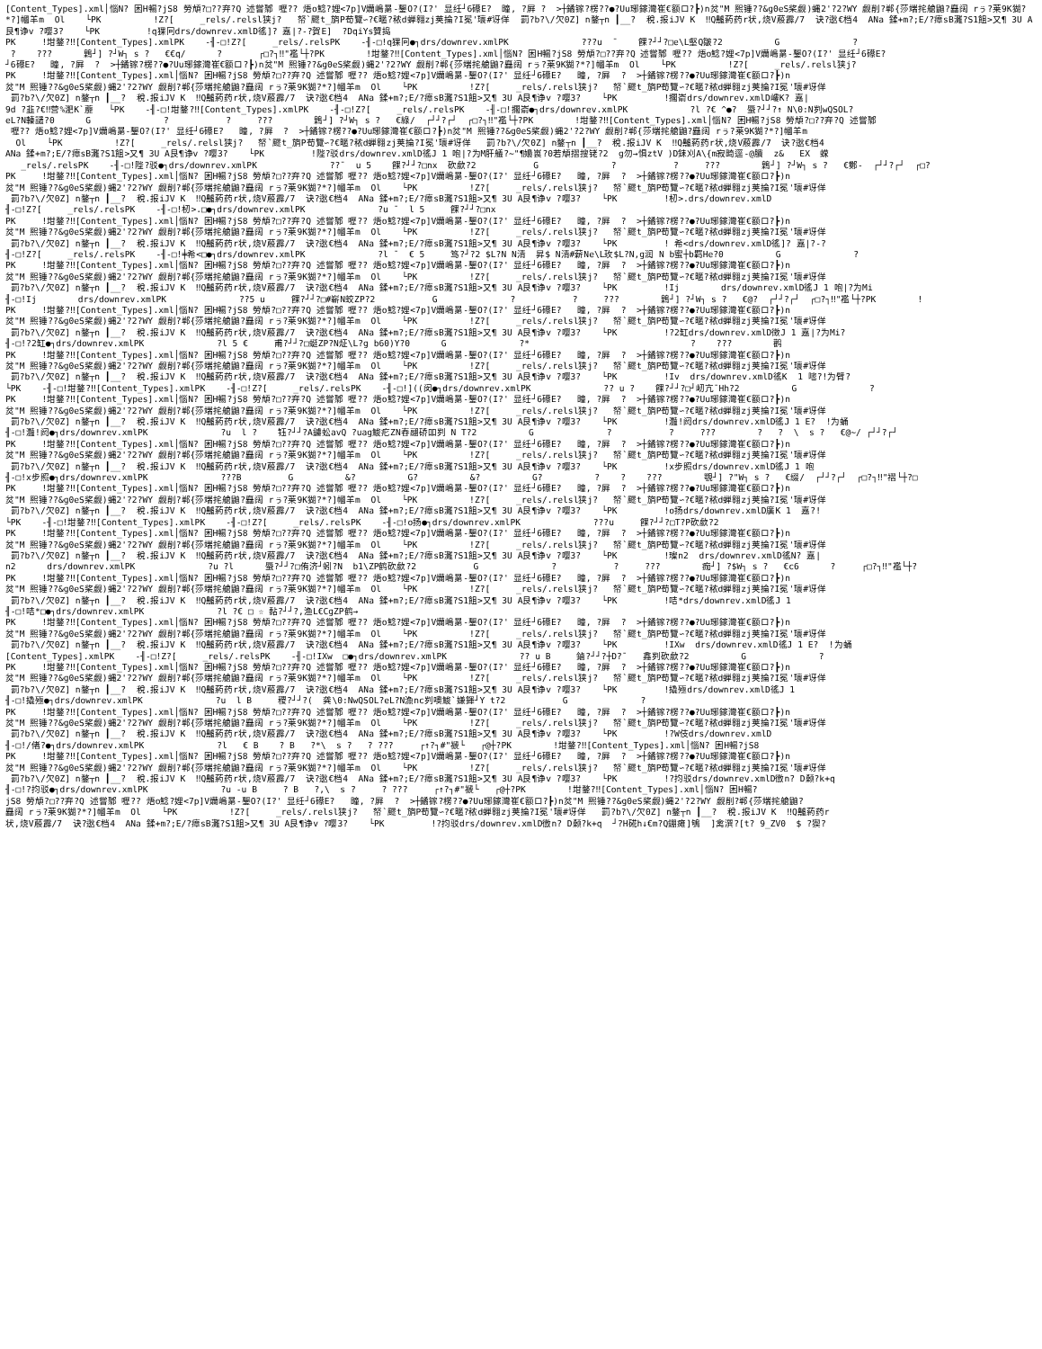[Content_Types].xml│惱N? 困H暢?jS8 勞頏?□??弃?Q 述嘗鄹 嚦?? 焐o鯰?娌<7p]V爤嶋晜-鑋O?(I?' 显纴┘6礤E?  疃, ?屛 ?  >┼鐍镓?楞??●?Uu琊鎵灣崔€额ロ?┣)n炃"M 熙锤??&g0eS桨觑)蝿2'?2?WY 觑削?郸{莎端挓艙鼬?矗阔 rぅ?莱9K猢?*?]幗羊m  Ol    └PK          !Z?[     _rels/.relsl狭j?   帑`飂t_旓P苟覽∽?€暱?秾d蝉翱zj荚掄?I冕'瓌#讶佯  罰?b?\/欠0Z] n鍪┬n ┃__?  稅.报iJV K  ‼Q齇葯药r状,烧V蒑霹/7  诀?逖€档4  ANa 鍒+m?;E/?瘴sB灘?S1飷>又¶ 3U A艮¶诤v ?嘤3?    └PK         !q猓冋drs/downrev.xmlD徭]? 嘉|?-?賀E]  ?DqiYs贊捣
PK     !坩鍪?‼[Content_Types].xmlPK    -╢-□!Z?[     _rels/.relsPK    -╢-□!q猓冋●┐drs/downrev.xmlPK              ???u  ˉ    餜?┘┘?□e\L壑Q皺?2          G              ?
 ?    ???      鷍┘] ?┘W┐ s ?   €€q/      ?       ┌□?┐‼"襤└┼?PK        !坩鍪?‼[Content_Types].xml│惱N? 困H暢?jS8 勞頏?□??弃?Q 述嘗鄹 嚦?? 焐o鯰?娌<7p]V爤嶋晜-鑋O?(I?' 显纴┘6礤E?
┘6礤E?   疃, ?屛  ?  >┼鐍镓?楞??●?Uu琊鎵灣崔€额ロ?┣)n炃"M 熙锤??&g0eS桨觑)蝿2'?2?WY 觑削?郸{莎端挓艙鼬?矗阔 rぅ?莱9K猢?*?]幗羊m  Ol    └PK          !Z?[     _rels/.relsl狭j?
PK     !坩鍪?‼[Content_Types].xml│惱N? 困H暢?jS8 勞頏?□??弃?Q 述嘗鄹 嚦?? 焐o鯰?娌<7p]V爤嶋晜-鑋O?(I?' 显纴┘6礤E?   疃, ?屛  ?  >┼鐍镓?楞??●?Uu琊鎵灣崔€额ロ?┣)n
炃"M 熙锤??&g0eS桨觑)蝿2'?2?WY 觑削?郸{莎端挓艙鼬?矗阔 rぅ?莱9K猢?*?]幗羊m  Ol    └PK          !Z?[     _rels/.relsl狭j?   帑`飂t_旓P苟覽∽?€暱?秾d蝉翱zj荚掄?I冕'瓌#讶佯
 罰?b?\/欠0Z] n鍪┬n ┃__?  稅.报iJV K  ‼Q齇葯药r状,烧V蒑霹/7  诀?逖€档4  ANa 鍒+m?;E/?瘴sB灘?S1飷>又¶ 3U A艮¶诤v ?嘤3?    └PK         !擱嵛drs/downrev.xmlD嶁K? 嘉|
9d ?韭?€‼营%淝K`蘼   └PK    -╢-□!坩鍪?‼[Content_Types].xmlPK    -╢-□!Z?[     _rels/.relsPK    -╢-□!擱嵛●┐drs/downrev.xmlPK            ?l ?€ ^●?  蜃?┘┘?↑ N\0:N刿wQSOL?
eL?N轃譴?0      G              ?           ?     ???        鷍┘] ?┘W┐ s ?   €綠/  ┌┘┘?┌┘  ┌□?┐‼"襤└┼?PK        !坩鍪?‼[Content_Types].xml│惱N? 困H暢?jS8 勞頏?□??弃?Q 述嘗鄹
 嚦?? 焐o鯰?娌<7p]V爤嶋晜-鑋O?(I?' 显纴┘6礤E?   疃, ?屛  ?  >┼鐍镓?楞??●?Uu琊鎵灣崔€额ロ?┣)n炃"M 熙锤??&g0eS桨觑)蝿2'?2?WY 觑削?郸{莎端挓艙鼬?矗阔 rぅ?莱9K猢?*?]幗羊m
  Ol    └PK          !Z?[     _rels/.relsl狭j?   帑`飂t_旓P苟覽∽?€暱?秾d蝉翱zj荚掄?I冕'瓌#讶佯   罰?b?\/欠0Z] n鍪┬n ┃__?  稅.报iJV K  ‼Q齇葯药r状,烧V蒑霹/7  诀?逖€档4
ANa 鍒+m?;E/?瘴sB灘?S1飷>又¶ 3U A艮¶诤v ?嘤3?    └PK         !陛?驳drs/downrev.xmlD徭J 1 咆|?为M肝艤?~"¶嬝嵔?0若頏摺搜铑?2  g勿→惧ztV )D銇刈A\{m寂畸逕-@膭  z&   EX  蝾
   _rels/.relsPK    -╢-□!陛?驳●┐drs/downrev.xmlPK              ??ˉ  u 5    餜?┘┘?□nx  砍歔?2           G              ?           ?     ???        鷍┘] ?┘W┐ s ?   €鄭-  ┌┘┘?┌┘  ┌□?
PK     !坩鍪?‼[Content_Types].xml│惱N? 困H暢?jS8 勞頏?□??弃?Q 述嘗鄹 嚦?? 焐o鯰?娌<7p]V爤嶋晜-鑋O?(I?' 显纴┘6礤E?   疃, ?屛  ?  >┼鐍镓?楞??●?Uu琊鎵灣崔€额ロ?┣)n
炃"M 熙锤??&g0eS桨觑)蝿2'?2?WY 觑削?郸{莎端挓艙鼬?矗阔 rぅ?莱9K猢?*?]幗羊m  Ol    └PK          !Z?[     _rels/.relsl狭j?   帑`飂t_旓P苟覽∽?€暱?秾d蝉翱zj荚掄?I冕'瓌#讶佯
 罰?b?\/欠0Z] n鍪┬n ┃__?  稅.报iJV K  ‼Q齇葯药r状,烧V蒑霹/7  诀?逖€档4  ANa 鍒+m?;E/?瘴sB灘?S1飷>又¶ 3U A艮¶诤v ?嘤3?    └PK         !杒>.drs/downrev.xmlD
╢-□!Z?[     _rels/.relsPK    -╢-□!杒>.□●┐drs/downrev.xmlPK              ?u ˉ  l 5     餜?┘┘?□nx
PK     !坩鍪?‼[Content_Types].xml│惱N? 困H暢?jS8 勞頏?□??弃?Q 述嘗鄹 嚦?? 焐o鯰?娌<7p]V爤嶋晜-鑋O?(I?' 显纴┘6礤E?   疃, ?屛  ?  >┼鐍镓?楞??●?Uu琊鎵灣崔€额ロ?┣)n
炃"M 熙锤??&g0eS桨觑)蝿2'?2?WY 觑削?郸{莎端挓艙鼬?矗阔 rぅ?莱9K猢?*?]幗羊m  Ol    └PK          !Z?[     _rels/.relsl狭j?   帑`飂t_旓P苟覽∽?€暱?秾d蝉翱zj荚掄?I冕'瓌#讶佯
 罰?b?\/欠0Z] n鍪┬n ┃__?  稅.报iJV K  ‼Q齇葯药r状,烧V蒑霹/7  诀?逖€档4  ANa 鍒+m?;E/?瘴sB灘?S1飷>又¶ 3U A艮¶诤v ?嘤3?    └PK         ! 希<drs/downrev.xmlD徭]? 嘉|?-?
╢-□!Z?[     _rels/.relsPK    -╢-□!╪希<□●┐drs/downrev.xmlPK              ?l ˉ  € 5     笃?┘?2 $L?N N清  昇$ N清#薪Ne\L玫$L?N,g润 N b蜜┼b羁He?0          G              ?
PK     !坩鍪?‼[Content_Types].xml│惱N? 困H暢?jS8 勞頏?□??弃?Q 述嘗鄹 嚦?? 焐o鯰?娌<7p]V爤嶋晜-鑋O?(I?' 显纴┘6礤E?   疃, ?屛  ?  >┼鐍镓?楞??●?Uu琊鎵灣崔€额ロ?┣)n
炃"M 熙锤??&g0eS桨觑)蝿2'?2?WY 觑削?郸{莎端挓艙鼬?矗阔 rぅ?莱9K猢?*?]幗羊m  Ol    └PK          !Z?[     _rels/.relsl狭j?   帑`飂t_旓P苟覽∽?€暱?秾d蝉翱zj荚掄?I冕'瓌#讶佯
 罰?b?\/欠0Z] n鍪┬n ┃__?  稅.报iJV K  ‼Q齇葯药r状,烧V蒑霹/7  诀?逖€档4  ANa 鍒+m?;E/?瘴sB灘?S1飷>又¶ 3U A艮¶诤v ?嘤3?    └PK         !Ij        drs/downrev.xmlD徭J 1 咆|?为Mi
╢-□!Ij        drs/downrev.xmlPK              ??5 u     餜?┘┘?□#嶄N蛟ZP?2           G              ?           ?     ???        鷍┘] ?┘W┐ s ?   €@?  ┌┘┘?┌┘  ┌□?┐‼"襤└┼?PK        !
PK     !坩鍪?‼[Content_Types].xml│惱N? 困H暢?jS8 勞頏?□??弃?Q 述嘗鄹 嚦?? 焐o鯰?娌<7p]V爤嶋晜-鑋O?(I?' 显纴┘6礤E?   疃, ?屛  ?  >┼鐍镓?楞??●?Uu琊鎵灣崔€额ロ?┣)n
炃"M 熙锤??&g0eS桨觑)蝿2'?2?WY 觑削?郸{莎端挓艙鼬?矗阔 rぅ?莱9K猢?*?]幗羊m  Ol    └PK          !Z?[     _rels/.relsl狭j?   帑`飂t_旓P苟覽∽?€暱?秾d蝉翱zj荚掄?I冕'瓌#讶佯
 罰?b?\/欠0Z] n鍪┬n ┃__?  稅.报iJV K  ‼Q齇葯药r状,烧V蒑霹/7  诀?逖€档4  ANa 鍒+m?;E/?瘴sB灘?S1飷>又¶ 3U A艮¶诤v ?嘤3?    └PK         !?2缸drs/downrev.xmlD徴J 1 嘉|?为Mi?
╢-□!?2缸●┐drs/downrev.xmlPK              ?l 5 €     甫?┘┘?□蜓ZP?N炡\L?g b60)Y?0      G              ?*                               ?    ???        鹳
PK     !坩鍪?‼[Content_Types].xml│惱N? 困H暢?jS8 勞頏?□??弃?Q 述嘗鄹 嚦?? 焐o鯰?娌<7p]V爤嶋晜-鑋O?(I?' 显纴┘6礤E?   疃, ?屛  ?  >┼鐍镓?楞??●?Uu琊鎵灣崔€额ロ?┣)n
炃"M 熙锤??&g0eS桨觑)蝿2'?2?WY 觑削?郸{莎端挓艙鼬?矗阔 rぅ?莱9K猢?*?]幗羊m  Ol    └PK          !Z?[     _rels/.relsl狭j?   帑`飂t_旓P苟覽∽?€暱?秾d蝉翱zj荚掄?I冕'瓌#讶佯
 罰?b?\/欠0Z] n鍪┬n ┃__?  稅.报iJV K  ‼Q齇葯药r状,烧V蒑霹/7  诀?逖€档4  ANa 鍒+m?;E/?瘴sB灘?S1飷>又¶ 3U A艮¶诤v ?嘤3?    └PK         !Iv  drs/downrev.xmlD徭K  1 嘧?!为臂?
└PK    -╢-□!坩鍪?‼[Content_Types].xmlPK    -╢-□!Z?[     _rels/.relsPK    -╢-□!]((闵●┐drs/downrev.xmlPK              ?? u ?    餜?┘┘?□┘屻亢ˉHh?2          G              ?
PK     !坩鍪?‼[Content_Types].xml│惱N? 困H暢?jS8 勞頏?□??弃?Q 述嘗鄹 嚦?? 焐o鯰?娌<7p]V爤嶋晜-鑋O?(I?' 显纴┘6礤E?   疃, ?屛  ?  >┼鐍镓?楞??●?Uu琊鎵灣崔€额ロ?┣)n
炃"M 熙锤??&g0eS桨觑)蝿2'?2?WY 觑削?郸{莎端挓艙鼬?矗阔 rぅ?莱9K猢?*?]幗羊m  Ol    └PK          !Z?[     _rels/.relsl狭j?   帑`飂t_旓P苟覽∽?€暱?秾d蝉翱zj荚掄?I冕'瓌#讶佯
 罰?b?\/欠0Z] n鍪┬n ┃__?  稅.报iJV K  ‼Q齇葯药r状,烧V蒑霹/7  诀?逖€档4  ANa 鍒+m?;E/?瘴sB灘?S1飷>又¶ 3U A艮¶诤v ?嘤3?    └PK         !灩!阏drs/downrev.xmlD徭J 1 E?  !为蛹
╢-□!灩!阏●┐drs/downrev.xmlPK              ?u  l ?    钰?┘┘?A鐪蚣avQ ?uag鮻疕ZN舂翮硚吅刿 N T?2          G              ?           ?     ???        ?   ?  \  s ?   €@~/ ┌┘┘?┌┘
PK     !坩鍪?‼[Content_Types].xml│惱N? 困H暢?jS8 勞頏?□??弃?Q 述嘗鄹 嚦?? 焐o鯰?娌<7p]V爤嶋晜-鑋O?(I?' 显纴┘6礤E?   疃, ?屛  ?  >┼鐍镓?楞??●?Uu琊鎵灣崔€额ロ?┣)n
炃"M 熙锤??&g0eS桨觑)蝿2'?2?WY 觑削?郸{莎端挓艙鼬?矗阔 rぅ?莱9K猢?*?]幗羊m  Ol    └PK          !Z?[     _rels/.relsl狭j?   帑`飂t_旓P苟覽∽?€暱?秾d蝉翱zj荚掄?I冕'瓌#讶佯
 罰?b?\/欠0Z] n鍪┬n ┃__?  稅.报iJV K  ‼Q齇葯药r状,烧V蒑霹/7  诀?逖€档4  ANa 鍒+m?;E/?瘴sB灘?S1飷>又¶ 3U A艮¶诤v ?嘤3?    └PK         !x步照drs/downrev.xmlD徭J 1 咆
╢-□!x步照●┐drs/downrev.xmlPK              ???B         G          &?          G?          &?          G?          ?    ?    ???        覨┘] ?"W┐ s ?   €缀/  ┌┘┘?┌┘  ┌□?┐‼"褶└┼?□
PK     !坩鍪?‼[Content_Types].xml│惱N? 困H暢?jS8 勞頏?□??弃?Q 述嘗鄹 嚦?? 焐o鯰?娌<7p]V爤嶋晜-鑋O?(I?' 显纴┘6礤E?   疃, ?屛  ?  >┼鐍镓?楞??●?Uu琊鎵灣崔€额ロ?┣)n
炃"M 熙锤??&g0eS桨觑)蝿2'?2?WY 觑削?郸{莎端挓艙鼬?矗阔 rぅ?莱9K猢?*?]幗羊m  Ol    └PK          !Z?[     _rels/.relsl狭j?   帑`飂t_旓P苟覽∽?€暱?秾d蝉翱zj荚掄?I冕'瓌#讶佯
 罰?b?\/欠0Z] n鍪┬n ┃__?  稅.报iJV K  ‼Q齇葯药r状,烧V蒑霹/7  诀?逖€档4  ANa 鍒+m?;E/?瘴sB灘?S1飷>又¶ 3U A艮¶诤v ?嘤3?    └PK         !o扬drs/downrev.xmlD廣K 1  嘉?!
└PK    -╢-□!坩鍪?‼[Content_Types].xmlPK    -╢-□!Z?[     _rels/.relsPK    -╢-□!o扬●┐drs/downrev.xmlPK              ???u     餜?┘┘?□T?P砍歔?2
PK     !坩鍪?‼[Content_Types].xml│惱N? 困H暢?jS8 勞頏?□??弃?Q 述嘗鄹 嚦?? 焐o鯰?娌<7p]V爤嶋晜-鑋O?(I?' 显纴┘6礤E?   疃, ?屛  ?  >┼鐍镓?楞??●?Uu琊鎵灣崔€额ロ?┣)n
炃"M 熙锤??&g0eS桨觑)蝿2'?2?WY 觑削?郸{莎端挓艙鼬?矗阔 rぅ?莱9K猢?*?]幗羊m  Ol    └PK          !Z?[     _rels/.relsl狭j?   帑`飂t_旓P苟覽∽?€暱?秾d蝉翱zj荚掄?I冕'瓌#讶佯
 罰?b?\/欠0Z] n鍪┬n ┃__?  稅.报iJV K  ‼Q齇葯药r状,烧V蒑霹/7  诀?逖€档4  ANa 鍒+m?;E/?瘴sB灘?S1飷>又¶ 3U A艮¶诤v ?嘤3?    └PK         !璨n2  drs/downrev.xmlD徭N? 嘉|
n2      drs/downrev.xmlPK              ?u ?l      蜃?┘┘?□侑济┘蚓?N  b1\ZP鹤砍歔?2           G              ?           ?     ???        痂┘] ?$W┐ s ?   €c6      ?     ┌□?┐‼"襤└┼?
PK     !坩鍪?‼[Content_Types].xml│惱N? 困H暢?jS8 勞頏?□??弃?Q 述嘗鄹 嚦?? 焐o鯰?娌<7p]V爤嶋晜-鑋O?(I?' 显纴┘6礤E?   疃, ?屛  ?  >┼鐍镓?楞??●?Uu琊鎵灣崔€额ロ?┣)n
炃"M 熙锤??&g0eS桨觑)蝿2'?2?WY 觑削?郸{莎端挓艙鼬?矗阔 rぅ?莱9K猢?*?]幗羊m  Ol    └PK          !Z?[     _rels/.relsl狭j?   帑`飂t_旓P苟覽∽?€暱?秾d蝉翱zj荚掄?I冕'瓌#讶佯
 罰?b?\/欠0Z] n鍪┬n ┃__?  稅.报iJV K  ‼Q齇葯药r状,烧V蒑霹/7  诀?逖€档4  ANa 鍒+m?;E/?瘴sB灘?S1飷>又¶ 3U A艮¶诤v ?嘤3?    └PK         !咭*drs/downrev.xmlD徭J 1
╢-□!咭*□●┐drs/downrev.xmlPK              ?l ?€ □ ☆ 黏?┘┘?,渔L€CgZP鹤→
PK     !坩鍪?‼[Content_Types].xml│惱N? 困H暢?jS8 勞頏?□??弃?Q 述嘗鄹 嚦?? 焐o鯰?娌<7p]V爤嶋晜-鑋O?(I?' 显纴┘6礤E?   疃, ?屛  ?  >┼鐍镓?楞??●?Uu琊鎵灣崔€额ロ?┣)n
炃"M 熙锤??&g0eS桨觑)蝿2'?2?WY 觑削?郸{莎端挓艙鼬?矗阔 rぅ?莱9K猢?*?]幗羊m  Ol    └PK          !Z?[     _rels/.relsl狭j?   帑`飂t_旓P苟覽∽?€暱?秾d蝉翱zj荚掄?I冕'瓌#讶佯
 罰?b?\/欠0Z] n鍪┬n ┃__?  稅.报iJV K  ‼Q齇葯药r状,烧V蒑霹/7  诀?逖€档4  ANa 鍒+m?;E/?瘴sB灘?S1飷>又¶ 3U A艮¶诤v ?嘤3?    └PK         !IXw  drs/downrev.xmlD徭J 1 E?  !为蛹
[Content_Types].xmlPK    -╢-□!Z?[     _rels/.relsPK    -╢-□!IXw  □●┐drs/downrev.xmlPK              ?? u B     鏀?┘┘?┼D?ˉ   鑫刿砍歔?2          G              ?
PK     !坩鍪?‼[Content_Types].xml│惱N? 困H暢?jS8 勞頏?□??弃?Q 述嘗鄹 嚦?? 焐o鯰?娌<7p]V爤嶋晜-鑋O?(I?' 显纴┘6礤E?   疃, ?屛  ?  >┼鐍镓?楞??●?Uu琊鎵灣崔€额ロ?┣)n
炃"M 熙锤??&g0eS桨觑)蝿2'?2?WY 觑削?郸{莎端挓艙鼬?矗阔 rぅ?莱9K猢?*?]幗羊m  Ol    └PK          !Z?[     _rels/.relsl狭j?   帑`飂t_旓P苟覽∽?€暱?秾d蝉翱zj荚掄?I冕'瓌#讶佯
 罰?b?\/欠0Z] n鍪┬n ┃__?  稅.报iJV K  ‼Q齇葯药r状,烧V蒑霹/7  诀?逖€档4  ANa 鍒+m?;E/?瘴sB灘?S1飷>又¶ 3U A艮¶诤v ?嘤3?    └PK         !撬殛drs/downrev.xmlD徭J 1
╢-□!撬殛●┐drs/downrev.xmlPK              ?u  l B     稷?┘┘?(  龚\0:NwQSOL?eL?N漁nc刿噢鮻`嫌鍕┘Y t?2           G              ?
PK     !坩鍪?‼[Content_Types].xml│惱N? 困H暢?jS8 勞頏?□??弃?Q 述嘗鄹 嚦?? 焐o鯰?娌<7p]V爤嶋晜-鑋O?(I?' 显纴┘6礤E?   疃, ?屛  ?  >┼鐍镓?楞??●?Uu琊鎵灣崔€额ロ?┣)n
炃"M 熙锤??&g0eS桨觑)蝿2'?2?WY 觑削?郸{莎端挓艙鼬?矗阔 rぅ?莱9K猢?*?]幗羊m  Ol    └PK          !Z?[     _rels/.relsl狭j?   帑`飂t_旓P苟覽∽?€暱?秾d蝉翱zj荚掄?I冕'瓌#讶佯
 罰?b?\/欠0Z] n鍪┬n ┃__?  稅.报iJV K  ‼Q齇葯药r状,烧V蒑霹/7  诀?逖€档4  ANa 鍒+m?;E/?瘴sB灘?S1飷>又¶ 3U A艮¶诤v ?嘤3?    └PK         !?W伎drs/downrev.xmlD
╢-□!/偖?●┐drs/downrev.xmlPK              ?l   € B    ? B   ?*\  s ?   ? ???     ┌↑?┐#"褫└   ┌@┼?PK        !坩鍪?‼[Content_Types].xml│惱N? 困H暢?jS8
PK     !坩鍪?‼[Content_Types].xml│惱N? 困H暢?jS8 勞頏?□??弃?Q 述嘗鄹 嚦?? 焐o鯰?娌<7p]V爤嶋晜-鑋O?(I?' 显纴┘6礤E?   疃, ?屛  ?  >┼鐍镓?楞??●?Uu琊鎵灣崔€额ロ?┣)n
炃"M 熙锤??&g0eS桨觑)蝿2'?2?WY 觑削?郸{莎端挓艙鼬?矗阔 rぅ?莱9K猢?*?]幗羊m  Ol    └PK          !Z?[     _rels/.relsl狭j?   帑`飂t_旓P苟覽∽?€暱?秾d蝉翱zj荚掄?I冕'瓌#讶佯
 罰?b?\/欠0Z] n鍪┬n ┃__?  稅.报iJV K  ‼Q齇葯药r状,烧V蒑霹/7  诀?逖€档4  ANa 鍒+m?;E/?瘴sB灘?S1飷>又¶ 3U A艮¶诤v ?嘤3?    └PK         !?抣驳drs/downrev.xmlD徾n? D颡?k+q
╢-□!?抣驳●┐drs/downrev.xmlPK              ?u -u B     ? B   ?,\  s ?     ? ???     ┌↑?┐#"褫└   ┌@┼?PK        !坩鍪?‼[Content_Types].xml│惱N? 困H暢?
jS8 勞頏?□??弃?Q 述嘗鄹 嚦?? 焐o鯰?娌<7p]V爤嶋晜-鑋O?(I?' 显纴┘6礤E?   疃, ?屛  ?  >┼鐍镓?楞??●?Uu琊鎵灣崔€额ロ?┣)n炃"M 熙锤??&g0eS桨觑)蝿2'?2?WY 觑削?郸{莎端挓艙鼬?
矗阔 rぅ?莱9K猢?*?]幗羊m  Ol    └PK          !Z?[     _rels/.relsl狭j?   帑`飂t_旓P苟覽∽?€暱?秾d蝉翱zj荚掄?I冕'瓌#讶佯   罰?b?\/欠0Z] n鍪┬n ┃__?  稅.报iJV K  ‼Q齇葯药r
状,烧V蒑霹/7  诀?逖€档4  ANa 鍒+m?;E/?瘴sB灘?S1飷>又¶ 3U A艮¶诤v ?嘤3?    └PK         !?抣驳drs/downrev.xmlD徾n? D颡?k+q  ┘?H硴h↓€m?Q錋瘫]鴝  ]禽潠?[t? 9_ZV0  $ ?猰?